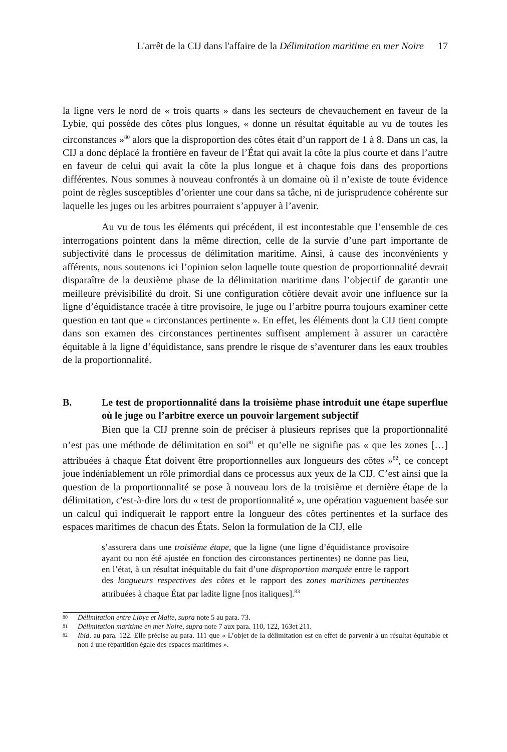L'arrêt de la CIJ dans l'affaire de la Délimitation maritime en mer Noire 17
la ligne vers le nord de « trois quarts » dans les secteurs de chevauchement en faveur de la Lybie, qui possède des côtes plus longues, « donne un résultat équitable au vu de toutes les circonstances »<sup>80</sup> alors que la disproportion des côtes était d’un rapport de 1 à 8. Dans un cas, la CIJ a donc déplacé la frontière en faveur de l’État qui avait la côte la plus courte et dans l’autre en faveur de celui qui avait la côte la plus longue et à chaque fois dans des proportions différentes. Nous sommes à nouveau confrontés à un domaine où il n’existe de toute évidence point de règles susceptibles d’orienter une cour dans sa tâche, ni de jurisprudence cohérente sur laquelle les juges ou les arbitres pourraient s’appuyer à l’avenir.
Au vu de tous les éléments qui précédent, il est incontestable que l’ensemble de ces interrogations pointent dans la même direction, celle de la survie d’une part importante de subjectivité dans le processus de délimitation maritime. Ainsi, à cause des inconvénients y afférents, nous soutenons ici l’opinion selon laquelle toute question de proportionnalité devrait disparaître de la deuxième phase de la délimitation maritime dans l’objectif de garantir une meilleure prévisibilité du droit. Si une configuration côtière devait avoir une influence sur la ligne d’équidistance tracée à titre provisoire, le juge ou l’arbitre pourra toujours examiner cette question en tant que « circonstances pertinente ». En effet, les éléments dont la CIJ tient compte dans son examen des circonstances pertinentes suffisent amplement à assurer un caractère équitable à la ligne d’équidistance, sans prendre le risque de s’aventurer dans les eaux troubles de la proportionnalité.
B. Le test de proportionnalité dans la troisième phase introduit une étape superflue où le juge ou l’arbitre exerce un pouvoir largement subjectif
Bien que la CIJ prenne soin de préciser à plusieurs reprises que la proportionnalité n’est pas une méthode de délimitation en soi<sup>81</sup> et qu’elle ne signifie pas « que les zones […] attribuées à chaque État doivent être proportionnelles aux longueurs des côtes »<sup>82</sup>, ce concept joue indéniablement un rôle primordial dans ce processus aux yeux de la CIJ. C’est ainsi que la question de la proportionnalité se pose à nouveau lors de la troisième et dernière étape de la délimitation, c'est-à-dire lors du « test de proportionnalité », une opération vaguement basée sur un calcul qui indiquerait le rapport entre la longueur des côtes pertinentes et la surface des espaces maritimes de chacun des États. Selon la formulation de la CIJ, elle
s’assurera dans une troisième étape, que la ligne (une ligne d’équidistance provisoire ayant ou non été ajustée en fonction des circonstances pertinentes) ne donne pas lieu, en l’état, à un résultat inéquitable du fait d’une disproportion marquée entre le rapport des longueurs respectives des côtes et le rapport des zones maritimes pertinentes attribuées à chaque État par ladite ligne [nos italiques].<sup>83</sup>
80 Délimitation entre Libye et Malte, supra note 5 au para. 73.
81 Délimitation maritime en mer Noire, supra note 7 aux para. 110, 122, 163et 211.
82 Ibid. au para. 122. Elle précise au para. 111 que « L’objet de la délimitation est en effet de parvenir à un résultat équitable et non à une répartition égale des espaces maritimes ».